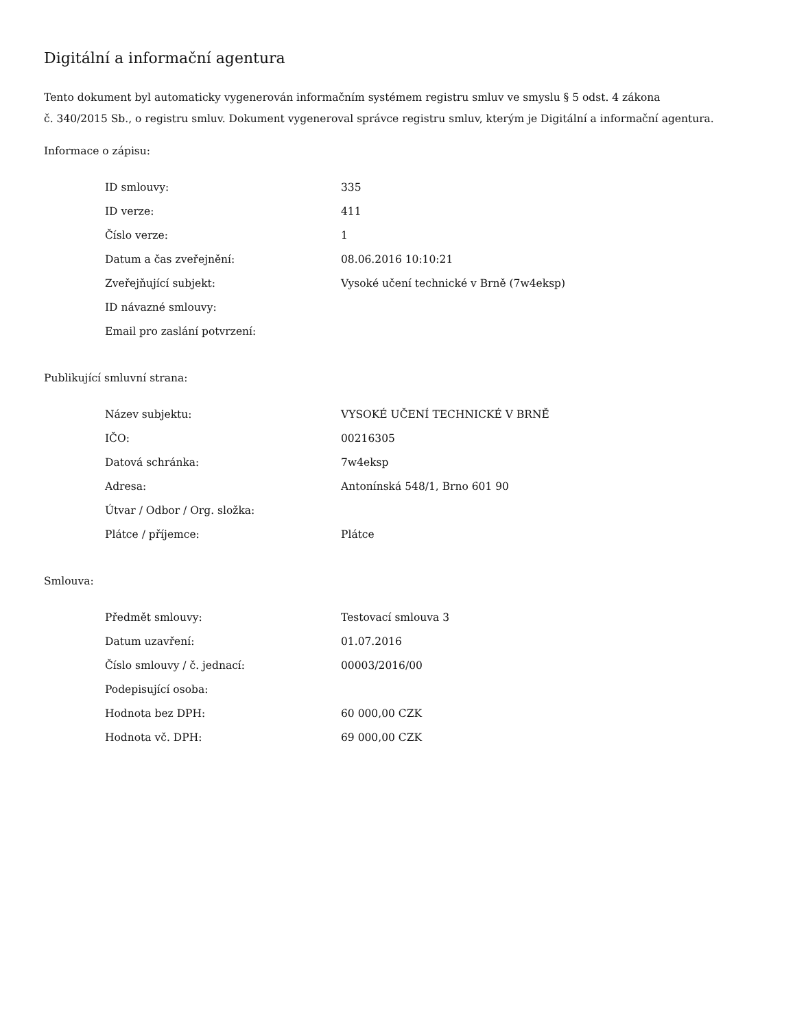Digitální a informační agentura
Tento dokument byl automaticky vygenerován informačním systémem registru smluv ve smyslu § 5 odst. 4 zákona
č. 340/2015 Sb., o registru smluv. Dokument vygeneroval správce registru smluv, kterým je Digitální a informační agentura.
Informace o zápisu:
| ID smlouvy: | 335 |
| ID verze: | 411 |
| Číslo verze: | 1 |
| Datum a čas zveřejnění: | 08.06.2016 10:10:21 |
| Zveřejňující subjekt: | Vysoké učení technické v Brně (7w4eksp) |
| ID návazné smlouvy: | |
| Email pro zaslání potvrzení: | |
Publikující smluvní strana:
| Název subjektu: | VYSOKÉ UČENÍ TECHNICKÉ V BRNĚ |
| IČO: | 00216305 |
| Datová schránka: | 7w4eksp |
| Adresa: | Antonínská 548/1, Brno 601 90 |
| Útvar / Odbor / Org. složka: | |
| Plátce / příjemce: | Plátce |
Smlouva:
| Předmět smlouvy: | Testovací smlouva 3 |
| Datum uzavření: | 01.07.2016 |
| Číslo smlouvy / č. jednací: | 00003/2016/00 |
| Podepisující osoba: | |
| Hodnota bez DPH: | 60 000,00 CZK |
| Hodnota vč. DPH: | 69 000,00 CZK |